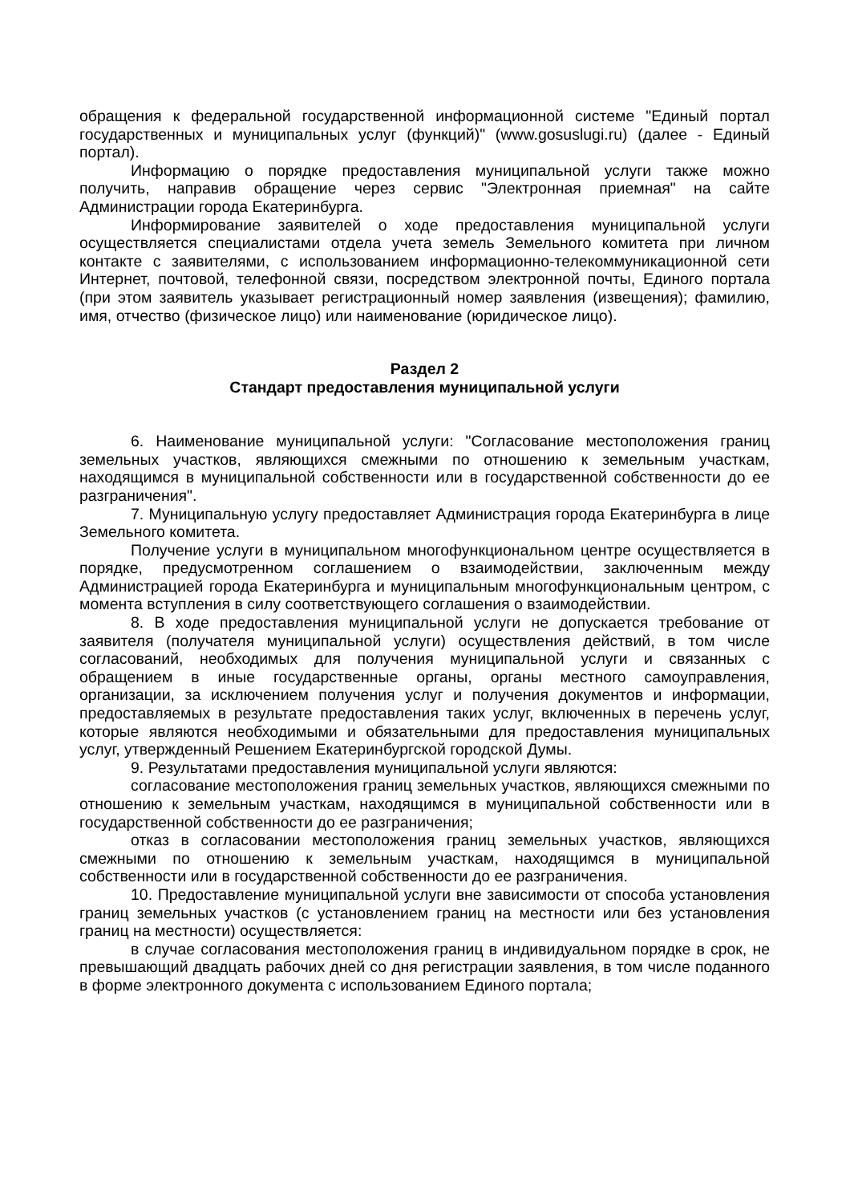обращения к федеральной государственной информационной системе "Единый портал государственных и муниципальных услуг (функций)" (www.gosuslugi.ru) (далее - Единый портал).
Информацию о порядке предоставления муниципальной услуги также можно получить, направив обращение через сервис "Электронная приемная" на сайте Администрации города Екатеринбурга.
Информирование заявителей о ходе предоставления муниципальной услуги осуществляется специалистами отдела учета земель Земельного комитета при личном контакте с заявителями, с использованием информационно-телекоммуникационной сети Интернет, почтовой, телефонной связи, посредством электронной почты, Единого портала (при этом заявитель указывает регистрационный номер заявления (извещения); фамилию, имя, отчество (физическое лицо) или наименование (юридическое лицо).
Раздел 2
Стандарт предоставления муниципальной услуги
6. Наименование муниципальной услуги: "Согласование местоположения границ земельных участков, являющихся смежными по отношению к земельным участкам, находящимся в муниципальной собственности или в государственной собственности до ее разграничения".
7. Муниципальную услугу предоставляет Администрация города Екатеринбурга в лице Земельного комитета.
Получение услуги в муниципальном многофункциональном центре осуществляется в порядке, предусмотренном соглашением о взаимодействии, заключенным между Администрацией города Екатеринбурга и муниципальным многофункциональным центром, с момента вступления в силу соответствующего соглашения о взаимодействии.
8. В ходе предоставления муниципальной услуги не допускается требование от заявителя (получателя муниципальной услуги) осуществления действий, в том числе согласований, необходимых для получения муниципальной услуги и связанных с обращением в иные государственные органы, органы местного самоуправления, организации, за исключением получения услуг и получения документов и информации, предоставляемых в результате предоставления таких услуг, включенных в перечень услуг, которые являются необходимыми и обязательными для предоставления муниципальных услуг, утвержденный Решением Екатеринбургской городской Думы.
9. Результатами предоставления муниципальной услуги являются:
согласование местоположения границ земельных участков, являющихся смежными по отношению к земельным участкам, находящимся в муниципальной собственности или в государственной собственности до ее разграничения;
отказ в согласовании местоположения границ земельных участков, являющихся смежными по отношению к земельным участкам, находящимся в муниципальной собственности или в государственной собственности до ее разграничения.
10. Предоставление муниципальной услуги вне зависимости от способа установления границ земельных участков (с установлением границ на местности или без установления границ на местности) осуществляется:
в случае согласования местоположения границ в индивидуальном порядке в срок, не превышающий двадцать рабочих дней со дня регистрации заявления, в том числе поданного в форме электронного документа с использованием Единого портала;